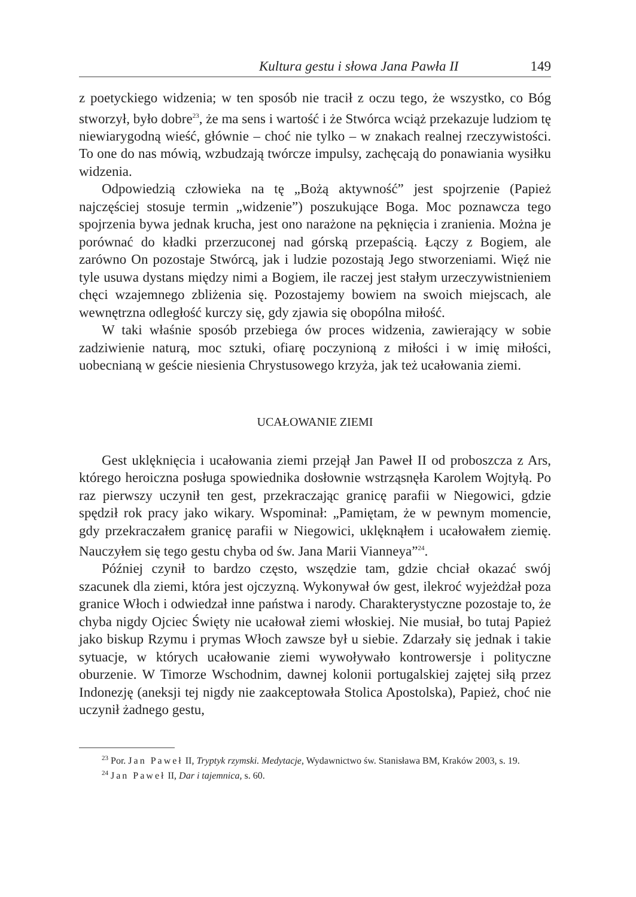Kultura gestu i słowa Jana Pawła II 149
z poetyckiego widzenia; w ten sposób nie tracił z oczu tego, że wszystko, co Bóg stworzył, było dobre<sup>23</sup>, że ma sens i wartość i że Stwórca wciąż przekazuje ludziom tę niewiarygodną wieść, głównie – choć nie tylko – w znakach realnej rzeczywistości. To one do nas mówią, wzbudzają twórcze impulsy, zachęcają do ponawiania wysiłku widzenia.
Odpowiedzią człowieka na tę „Bożą aktywność” jest spojrzenie (Papież najczęściej stosuje termin „widzenie”) poszukujące Boga. Moc poznawcza tego spojrzenia bywa jednak krucha, jest ono narażone na pęknięcia i zranienia. Można je porównać do kładki przerzuconej nad górską przepaścią. Łączy z Bogiem, ale zarówno On pozostaje Stwórcą, jak i ludzie pozostają Jego stworzeniami. Więź nie tyle usuwa dystans między nimi a Bogiem, ile raczej jest stałym urzeczywistnieniem chęci wzajemnego zbliżenia się. Pozostajemy bowiem na swoich miejscach, ale wewnętrzna odległość kurczy się, gdy zjawia się obopólna miłość.
W taki właśnie sposób przebiega ów proces widzenia, zawierający w sobie zadziwienie naturą, moc sztuki, ofiarę poczynioną z miłości i w imię miłości, uobecnianą w geście niesienia Chrystusowego krzyża, jak też ucałowania ziemi.
UCAŁOWANIE ZIEMI
Gest uklęknięcia i ucałowania ziemi przejął Jan Paweł II od proboszcza z Ars, którego heroiczna posługa spowiednika dosłownie wstrząsnęła Karolem Wojtyłą. Po raz pierwszy uczynił ten gest, przekraczając granicę parafii w Niegowici, gdzie spędził rok pracy jako wikary. Wspominał: „Pamiętam, że w pewnym momencie, gdy przekraczałem granicę parafii w Niegowici, uklęknąłem i ucałowałem ziemię. Nauczyłem się tego gestu chyba od św. Jana Marii Vianneya”<sup>24</sup>.
Później czynił to bardzo często, wszędzie tam, gdzie chciał okazać swój szacunek dla ziemi, która jest ojczyzną. Wykonywał ów gest, ilekroć wyjeżdżał poza granice Włoch i odwiedzał inne państwa i narody. Charakterystyczne pozostaje to, że chyba nigdy Ojciec Święty nie ucałował ziemi włoskiej. Nie musiał, bo tutaj Papież jako biskup Rzymu i prymas Włoch zawsze był u siebie. Zdarzały się jednak i takie sytuacje, w których ucałowanie ziemi wywoływało kontrowersje i polityczne oburzenie. W Timorze Wschodnim, dawnej kolonii portugalskiej zajętej siłą przez Indonezję (aneksji tej nigdy nie zaakceptowała Stolica Apostolska), Papież, choć nie uczynił żadnego gestu,
<sup>23</sup> Por. Jan Paweł II, Tryptyk rzymski. Medytacje, Wydawnictwo św. Stanisława BM, Kraków 2003, s. 19.
<sup>24</sup> Jan Paweł II, Dar i tajemnica, s. 60.